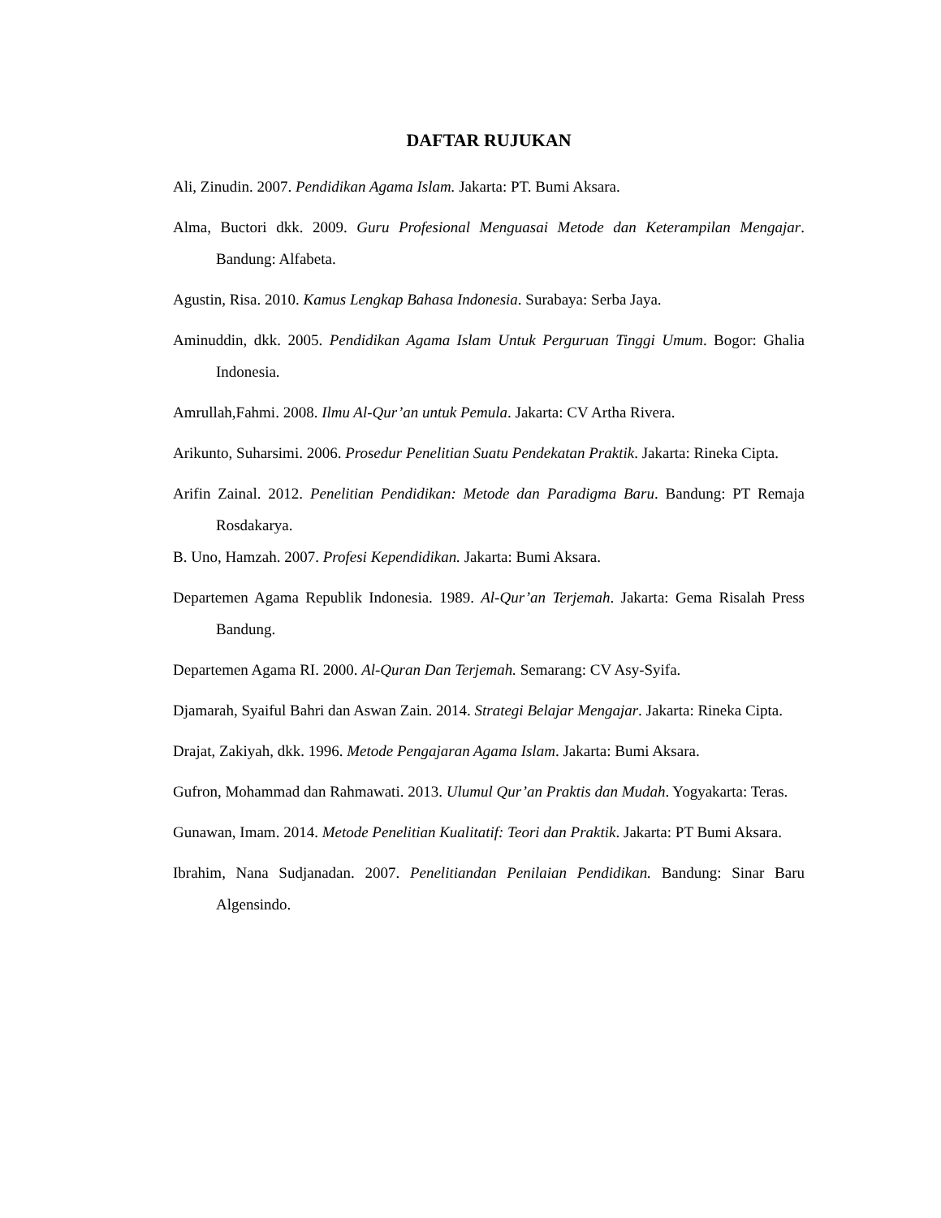DAFTAR RUJUKAN
Ali, Zinudin. 2007. Pendidikan Agama Islam. Jakarta: PT. Bumi Aksara.
Alma, Buctori dkk. 2009. Guru Profesional Menguasai Metode dan Keterampilan Mengajar. Bandung: Alfabeta.
Agustin, Risa. 2010. Kamus Lengkap Bahasa Indonesia. Surabaya: Serba Jaya.
Aminuddin, dkk. 2005. Pendidikan Agama Islam Untuk Perguruan Tinggi Umum. Bogor: Ghalia Indonesia.
Amrullah,Fahmi. 2008. Ilmu Al-Qur’an untuk Pemula. Jakarta: CV Artha Rivera.
Arikunto, Suharsimi. 2006. Prosedur Penelitian Suatu Pendekatan Praktik. Jakarta: Rineka Cipta.
Arifin Zainal. 2012. Penelitian Pendidikan: Metode dan Paradigma Baru. Bandung: PT Remaja Rosdakarya.
B. Uno, Hamzah. 2007. Profesi Kependidikan. Jakarta: Bumi Aksara.
Departemen Agama Republik Indonesia. 1989. Al-Qur’an Terjemah. Jakarta: Gema Risalah Press Bandung.
Departemen Agama RI. 2000. Al-Quran Dan Terjemah. Semarang: CV Asy-Syifa.
Djamarah, Syaiful Bahri dan Aswan Zain. 2014. Strategi Belajar Mengajar. Jakarta: Rineka Cipta.
Drajat, Zakiyah, dkk. 1996. Metode Pengajaran Agama Islam. Jakarta: Bumi Aksara.
Gufron, Mohammad dan Rahmawati. 2013. Ulumul Qur’an Praktis dan Mudah. Yogyakarta: Teras.
Gunawan, Imam. 2014. Metode Penelitian Kualitatif: Teori dan Praktik. Jakarta: PT Bumi Aksara.
Ibrahim, Nana Sudjanadan. 2007. Penelitiandan Penilaian Pendidikan. Bandung: Sinar Baru Algensindo.